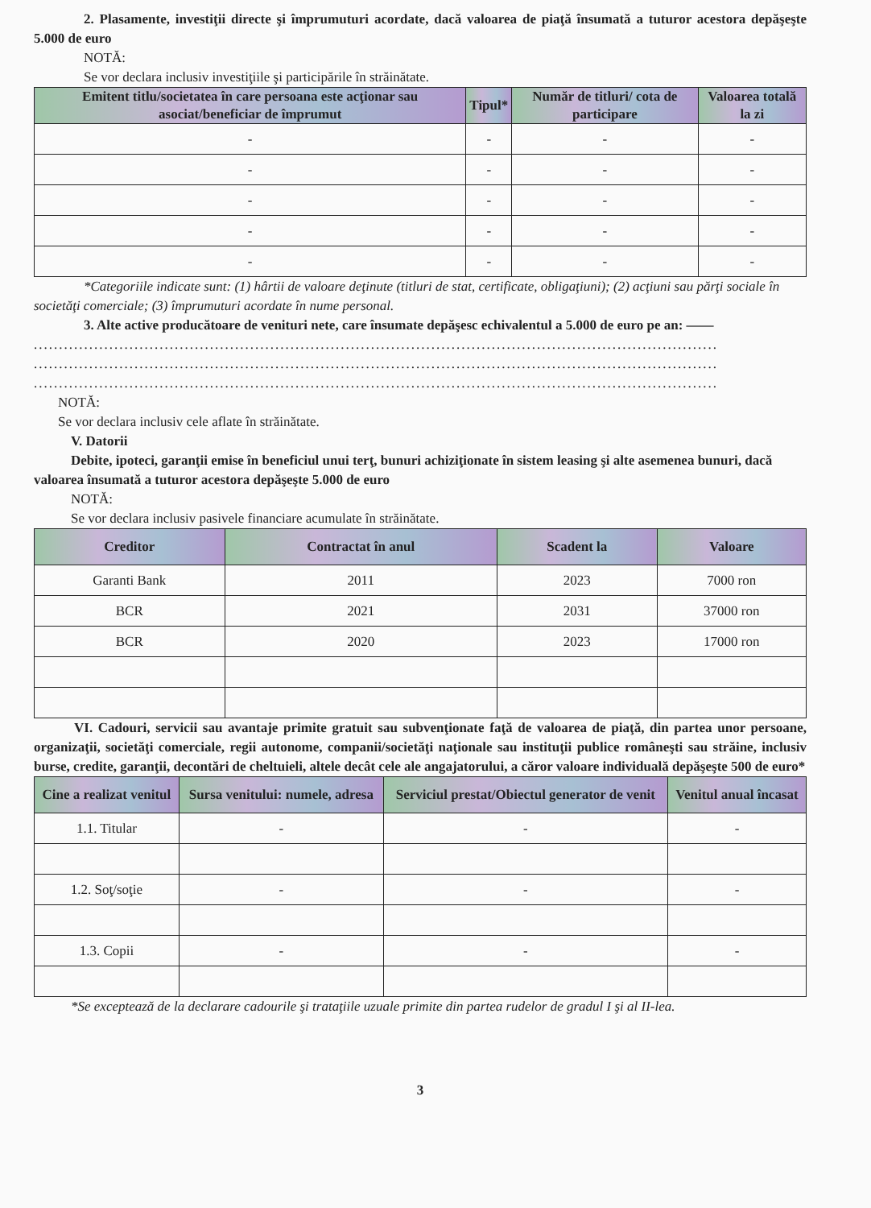2. Plasamente, investiţii directe şi împrumuturi acordate, dacă valoarea de piaţă însumată a tuturor acestora depăşeşte 5.000 de euro
NOTĂ:
Se vor declara inclusiv investiţiile şi participările în străinătate.
| Emitent titlu/societatea în care persoana este acţionar sau asociat/beneficiar de împrumut | Tipul* | Număr de titluri/ cota de participare | Valoarea totală la zi |
| --- | --- | --- | --- |
| - | - | - | - |
| - | - | - | - |
| - | - | - | - |
| - | - | - | - |
| - | - | - | - |
*Categoriile indicate sunt: (1) hârtii de valoare deţinute (titluri de stat, certificate, obligaţiuni); (2) acţiuni sau părţi sociale în societăţi comerciale; (3) împrumuturi acordate în nume personal.
3. Alte active producătoare de venituri nete, care însumate depăşesc echivalentul a 5.000 de euro pe an: ——
........................................................................................................................................
........................................................................................................................................
........................................................................................................................................
NOTĂ:
Se vor declara inclusiv cele aflate în străinătate.
V. Datorii
Debite, ipoteci, garanţii emise în beneficiul unui terţ, bunuri achiziţionate în sistem leasing şi alte asemenea bunuri, dacă valoarea însumată a tuturor acestora depăşeşte 5.000 de euro
NOTĂ:
Se vor declara inclusiv pasivele financiare acumulate în străinătate.
| Creditor | Contractat în anul | Scadent la | Valoare |
| --- | --- | --- | --- |
| Garanti Bank | 2011 | 2023 | 7000 ron |
| BCR | 2021 | 2031 | 37000 ron |
| BCR | 2020 | 2023 | 17000 ron |
VI. Cadouri, servicii sau avantaje primite gratuit sau subvenţionate faţă de valoarea de piaţă, din partea unor persoane, organizaţii, societăţi comerciale, regii autonome, companii/societăţi naţionale sau instituţii publice româneşti sau străine, inclusiv burse, credite, garanţii, decontări de cheltuieli, altele decât cele ale angajatorului, a căror valoare individuală depăşeşte 500 de euro*
| Cine a realizat venitul | Sursa venitului: numele, adresa | Serviciul prestat/Obiectul generator de venit | Venitul anual încasat |
| --- | --- | --- | --- |
| 1.1. Titular | - | - | - |
| 1.2. Soţ/soţie | - | - | - |
| 1.3. Copii | - | - | - |
*Se exceptează de la declarare cadourile şi trataţiile uzuale primite din partea rudelor de gradul I şi al II-lea.
3